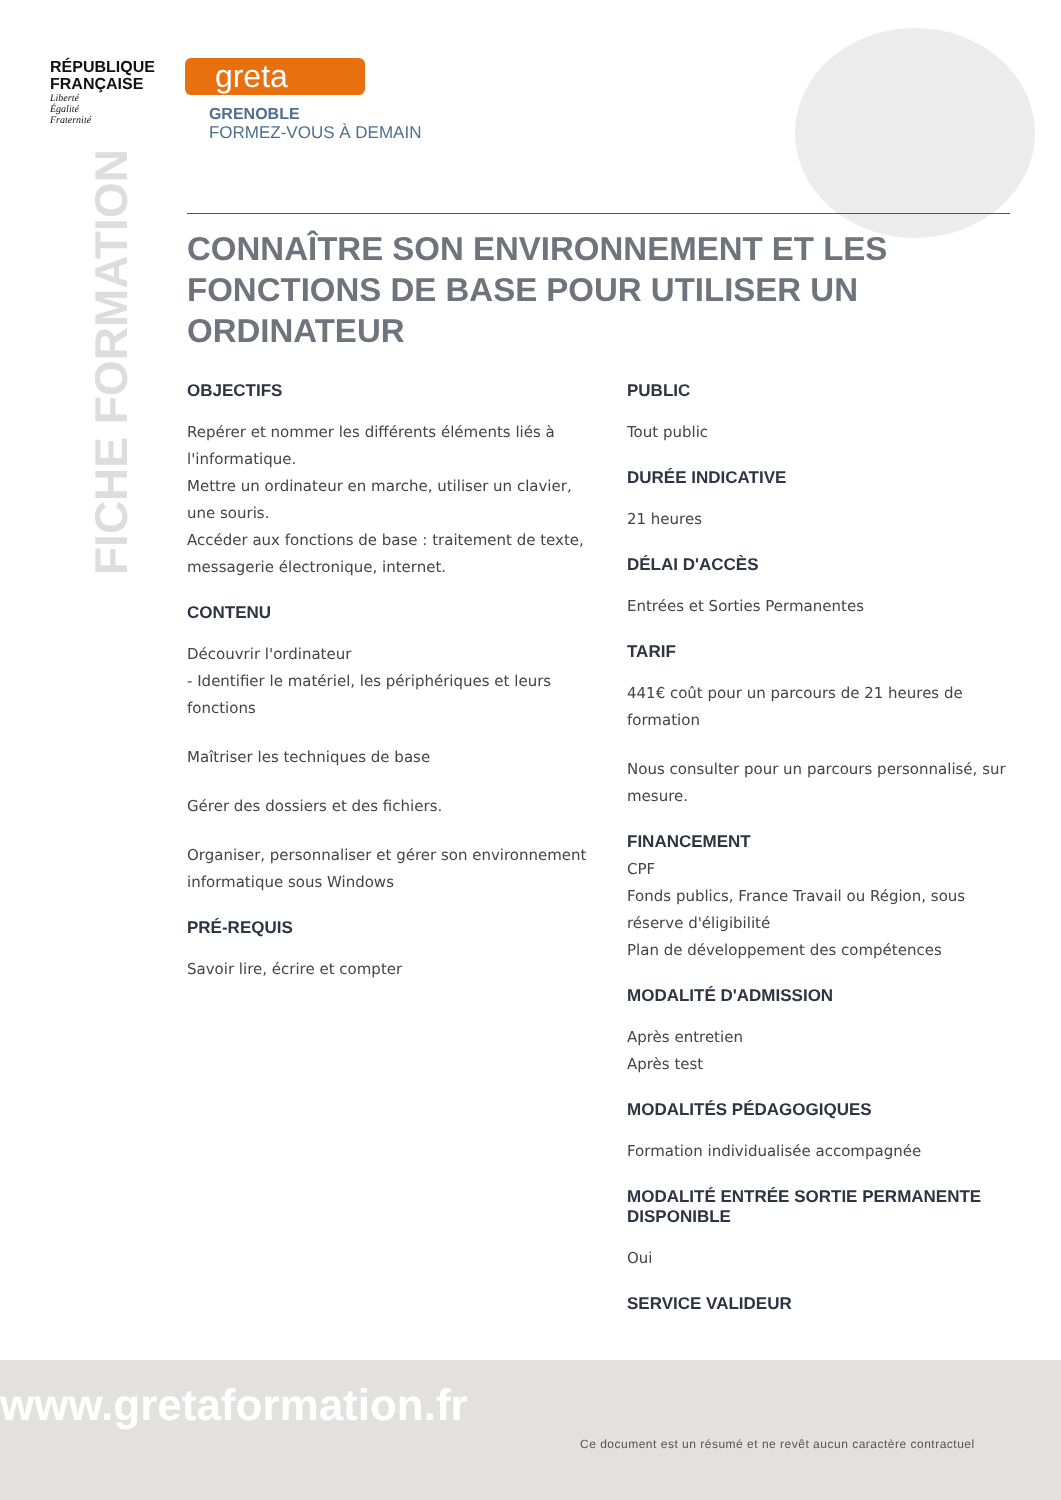RÉPUBLIQUE
FRANÇAISE
Liberté
Égalité
Fraternité
greta
GRENOBLE
FORMEZ-VOUS À DEMAIN
FICHE FORMATION
CONNAÎTRE SON ENVIRONNEMENT ET LES FONCTIONS DE BASE POUR UTILISER UN ORDINATEUR
OBJECTIFS
Repérer et nommer les différents éléments liés à l'informatique.
Mettre un ordinateur en marche, utiliser un clavier, une souris.
Accéder aux fonctions de base : traitement de texte, messagerie électronique, internet.
CONTENU
Découvrir l'ordinateur
- Identifier le matériel, les périphériques et leurs fonctions
Maîtriser les techniques de base
Gérer des dossiers et des fichiers.
Organiser, personnaliser et gérer son environnement informatique sous Windows
PRÉ-REQUIS
Savoir lire, écrire et compter
PUBLIC
Tout public
DURÉE INDICATIVE
21 heures
DÉLAI D'ACCÈS
Entrées et Sorties Permanentes
TARIF
441€ coût pour un parcours de 21 heures de formation
Nous consulter pour un parcours personnalisé, sur mesure.
FINANCEMENT
CPF
Fonds publics, France Travail ou Région, sous réserve d'éligibilité
Plan de développement des compétences
MODALITÉ D'ADMISSION
Après entretien
Après test
MODALITÉS PÉDAGOGIQUES
Formation individualisée accompagnée
MODALITÉ ENTRÉE SORTIE PERMANENTE DISPONIBLE
Oui
SERVICE VALIDEUR
www.gretaformation.fr
Ce document est un résumé et ne revêt aucun caractère contractuel